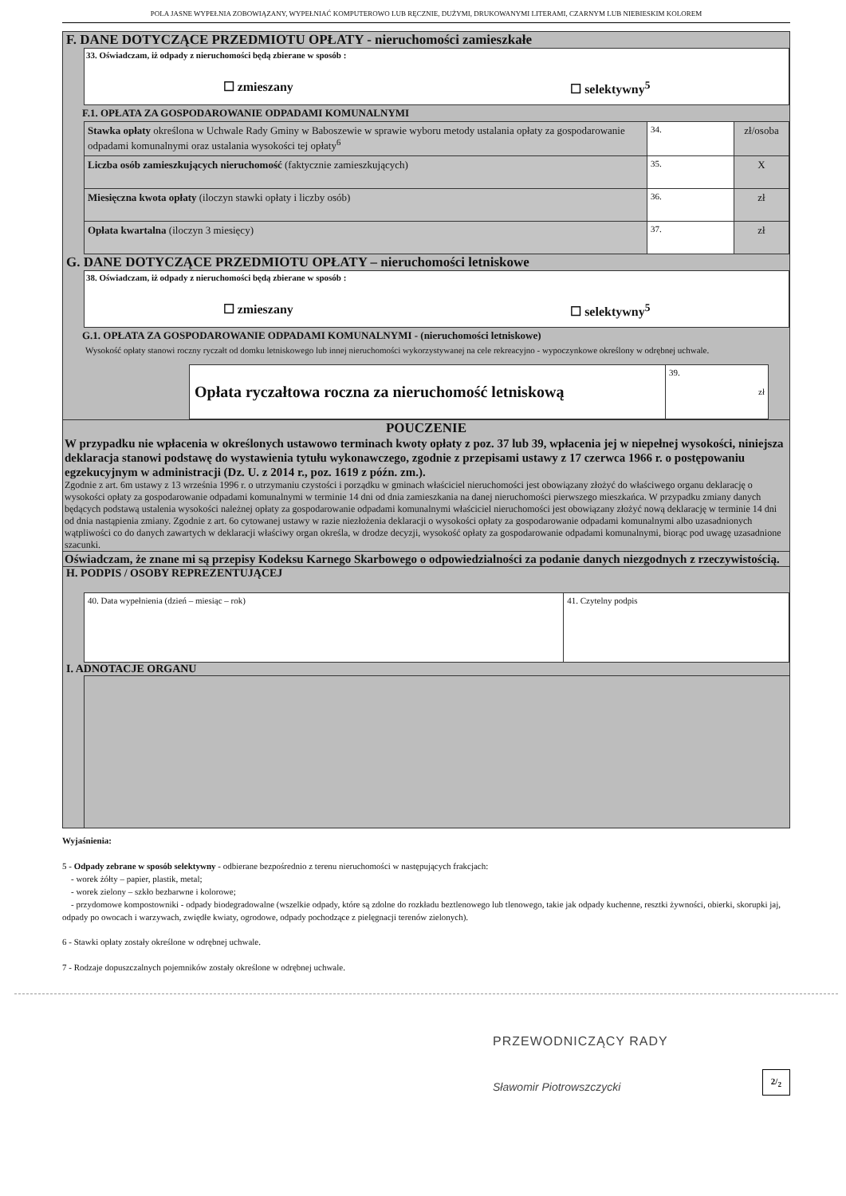POLA JASNE WYPEŁNIA ZOBOWIĄZANY, WYPEŁNIAĆ KOMPUTEROWO LUB RĘCZNIE, DUŻYMI, DRUKOWANYMI LITERAMI, CZARNYM LUB NIEBIESKIM KOLOREM
F. DANE DOTYCZĄCE PRZEDMIOTU OPŁATY - nieruchomości zamieszkałe
33. Oświadczam, iż odpady z nieruchomości będą zbierane w sposób :
☐ zmieszany ☐ selektywny<sup>5</sup>
F.1. OPŁATA ZA GOSPODAROWANIE ODPADAMI KOMUNALNYMI
| Stawka opłaty określona w Uchwale Rady Gminy w Baboszewie w sprawie wyboru metody ustalania opłaty za gospodarowanie odpadami komunalnymi oraz ustalania wysokości tej opłaty<sup>6</sup> | 34. | zł/osoba |
| Liczba osób zamieszkujących nieruchomość (faktycznie zamieszkujących) | 35. | X |
| Miesięczna kwota opłaty (iloczyn stawki opłaty i liczby osób) | 36. | zł |
| Opłata kwartalna (iloczyn 3 miesięcy) | 37. | zł |
G. DANE DOTYCZĄCE PRZEDMIOTU OPŁATY – nieruchomości letniskowe
38. Oświadczam, iż odpady z nieruchomości będą zbierane w sposób :
☐ zmieszany ☐ selektywny<sup>5</sup>
G.1. OPŁATA ZA GOSPODAROWANIE ODPADAMI KOMUNALNYMI - (nieruchomości letniskowe)
Wysokość opłaty stanowi roczny ryczałt od domku letniskowego lub innej nieruchomości wykorzystywanej na cele rekreacyjno - wypoczynkowe określony w odrębnej uchwale.
| Opłata ryczałtowa roczna za nieruchomość letniskową | 39. zł |
POUCZENIE
W przypadku nie wpłacenia w określonych ustawowo terminach kwoty opłaty z poz. 37 lub 39, wpłacenia jej w niepełnej wysokości, niniejsza deklaracja stanowi podstawę do wystawienia tytułu wykonawczego, zgodnie z przepisami ustawy z 17 czerwca 1966 r. o postępowaniu egzekucyjnym w administracji (Dz. U. z 2014 r., poz. 1619 z późn. zm.).
Zgodnie z art. 6m ustawy z 13 września 1996 r. o utrzymaniu czystości i porządku w gminach właściciel nieruchomości jest obowiązany złożyć do właściwego organu deklarację o wysokości opłaty za gospodarowanie odpadami komunalnymi w terminie 14 dni od dnia zamieszkania na danej nieruchomości pierwszego mieszkańca. W przypadku zmiany danych będących podstawą ustalenia wysokości należnej opłaty za gospodarowanie odpadami komunalnymi właściciel nieruchomości jest obowiązany złożyć nową deklarację w terminie 14 dni od dnia nastąpienia zmiany. Zgodnie z art. 6o cytowanej ustawy w razie niezłożenia deklaracji o wysokości opłaty za gospodarowanie odpadami komunalnymi albo uzasadnionych wątpliwości co do danych zawartych w deklaracji właściwy organ określa, w drodze decyzji, wysokość opłaty za gospodarowanie odpadami komunalnymi, biorąc pod uwagę uzasadnione szacunki.
Oświadczam, że znane mi są przepisy Kodeksu Karnego Skarbowego o odpowiedzialności za podanie danych niezgodnych z rzeczywistością.
H. PODPIS / OSOBY REPREZENTUJĄCEJ
| 40. Data wypełnienia (dzień – miesiąc – rok) | 41. Czytelny podpis |
I. ADNOTACJE ORGANU
Wyjaśnienia:
5 - Odpady zebrane w sposób selektywny - odbierane bezpośrednio z terenu nieruchomości w następujących frakcjach:
- worek żółty – papier, plastik, metal;
- worek zielony – szkło bezbarwne i kolorowe;
- przydomowe kompostowniki - odpady biodegradowalne (wszelkie odpady, które są zdolne do rozkładu beztlenowego lub tlenowego, takie jak odpady kuchenne, resztki żywności, obierki, skorupki jaj, odpady po owocach i warzywach, zwiędłe kwiaty, ogrodowe, odpady pochodzące z pielęgnacji terenów zielonych).
6 - Stawki opłaty zostały określone w odrębnej uchwale.
7 - Rodzaje dopuszczalnych pojemników zostały określone w odrębnej uchwale.
PRZEWODNICZĄCY RADY
Sławomir Piotrowszczycki
2/<sub>2</sub>